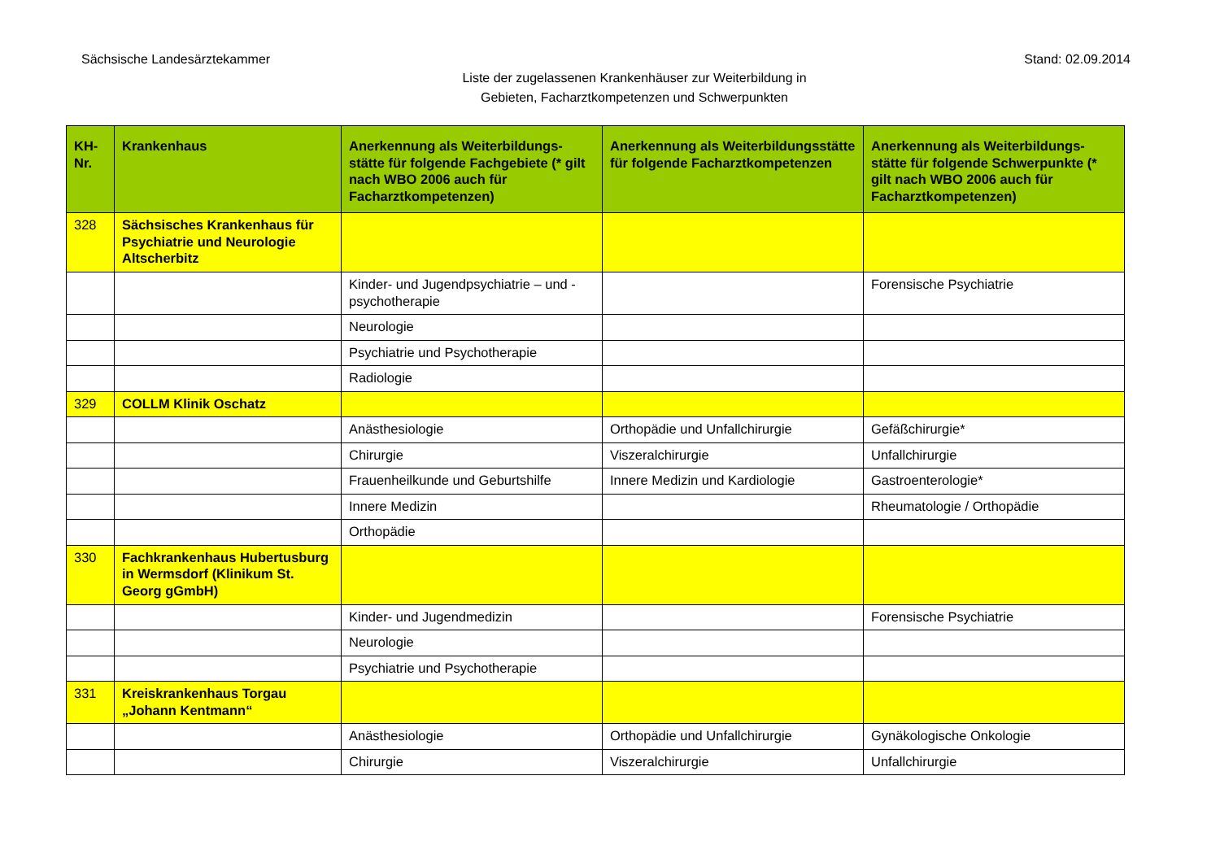Sächsische Landesärztekammer Stand: 02.09.2014
Liste der zugelassenen Krankenhäuser zur Weiterbildung in
Gebieten, Facharztkompetenzen und Schwerpunkten
| KH- Nr. | Krankenhaus | Anerkennung als Weiterbildungs-stätte für folgende Fachgebiete (* gilt nach WBO 2006 auch für Facharztkompetenzen) | Anerkennung als Weiterbildungsstätte für folgende Facharztkompetenzen | Anerkennung als Weiterbildungs-stätte für folgende Schwerpunkte (* gilt nach WBO 2006 auch für Facharztkompetenzen) |
| --- | --- | --- | --- | --- |
| 328 | Sächsisches Krankenhaus für Psychiatrie und Neurologie Altscherbitz | | | |
| | | Kinder- und Jugendpsychiatrie – und -psychotherapie | | Forensische Psychiatrie |
| | | Neurologie | | |
| | | Psychiatrie und Psychotherapie | | |
| | | Radiologie | | |
| 329 | COLLM Klinik Oschatz | | | |
| | | Anästhesiologie | Orthopädie und Unfallchirurgie | Gefäßchirurgie* |
| | | Chirurgie | Viszeralchirurgie | Unfallchirurgie |
| | | Frauenheilkunde und Geburtshilfe | Innere Medizin und Kardiologie | Gastroenterologie* |
| | | Innere Medizin | | Rheumatologie / Orthopädie |
| | | Orthopädie | | |
| 330 | Fachkrankenhaus Hubertusburg in Wermsdorf (Klinikum St. Georg gGmbH) | | | |
| | | Kinder- und Jugendmedizin | | Forensische Psychiatrie |
| | | Neurologie | | |
| | | Psychiatrie und Psychotherapie | | |
| 331 | Kreiskrankenhaus Torgau „Johann Kentmann“ | | | |
| | | Anästhesiologie | Orthopädie und Unfallchirurgie | Gynäkologische Onkologie |
| | | Chirurgie | Viszeralchirurgie | Unfallchirurgie |